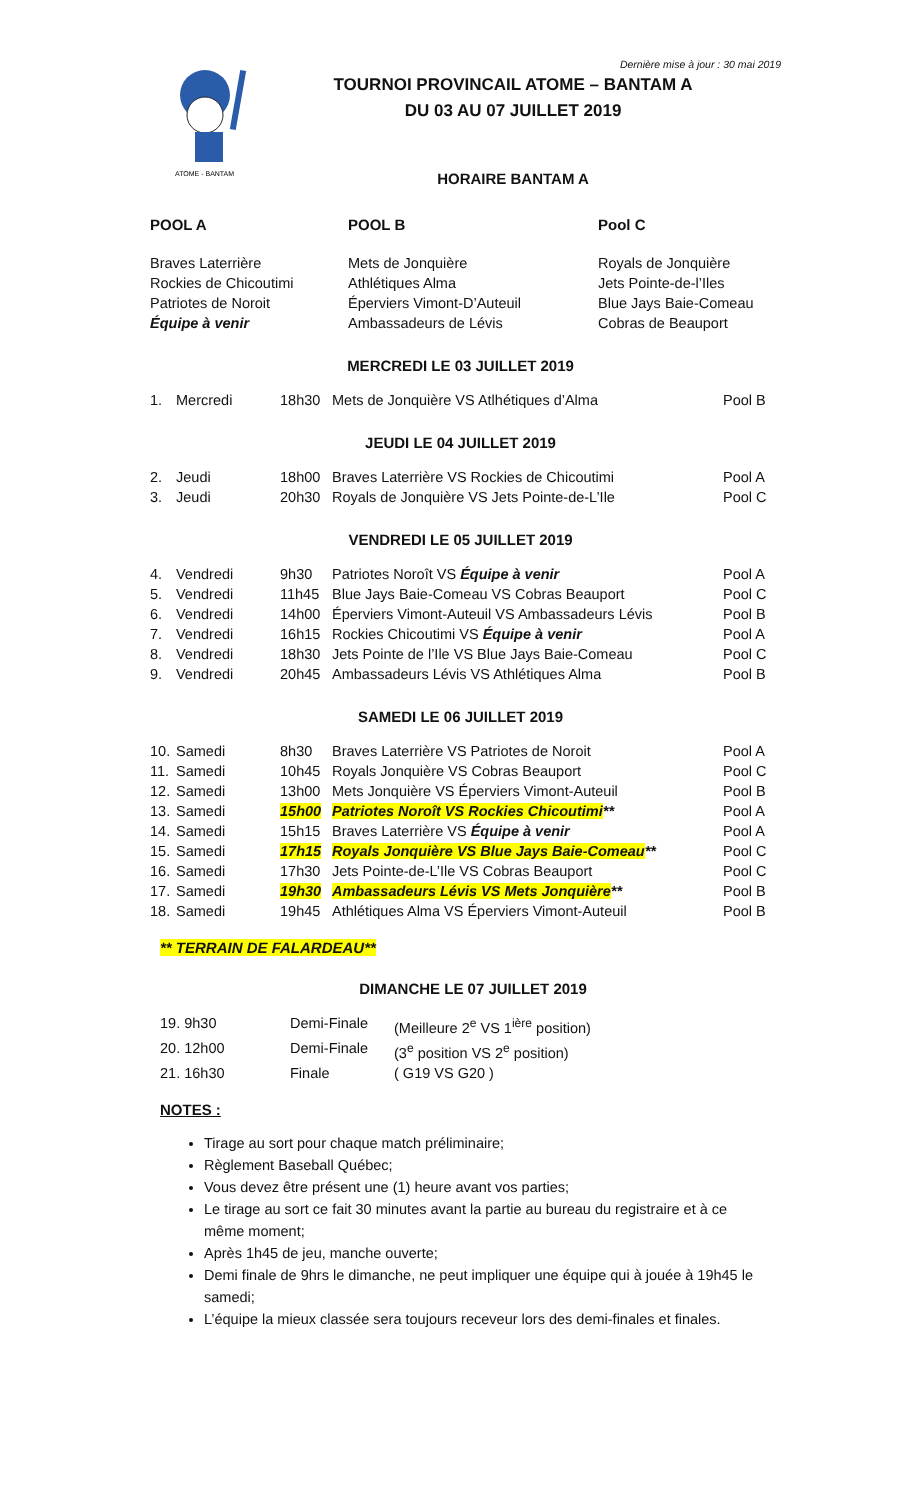ATOME - BANTAM
Dernière mise à jour : 30 mai 2019
TOURNOI PROVINCAIL ATOME – BANTAM A
DU 03 AU 07 JUILLET 2019
HORAIRE BANTAM A
POOL A
Braves Laterrière
Rockies de Chicoutimi
Patriotes de Noroit
Équipe à venir
POOL B
Mets de Jonquière
Athlétiques Alma
Éperviers Vimont-D’Auteuil
Ambassadeurs de Lévis
Pool C
Royals de Jonquière
Jets Pointe-de-l’Iles
Blue Jays Baie-Comeau
Cobras de Beauport
MERCREDI LE 03 JUILLET 2019
| 1. | Mercredi | 18h30 | Mets de Jonquière VS Atlhétiques d’Alma | Pool B |
JEUDI LE 04 JUILLET 2019
| 2. | Jeudi | 18h00 | Braves Laterrière VS Rockies de Chicoutimi | Pool A |
| 3. | Jeudi | 20h30 | Royals de Jonquière VS Jets Pointe-de-L’Ile | Pool C |
VENDREDI LE 05 JUILLET 2019
| 4. | Vendredi | 9h30 | Patriotes Noroît VS Équipe à venir | Pool A |
| 5. | Vendredi | 11h45 | Blue Jays Baie-Comeau VS Cobras Beauport | Pool C |
| 6. | Vendredi | 14h00 | Éperviers Vimont-Auteuil VS Ambassadeurs Lévis | Pool B |
| 7. | Vendredi | 16h15 | Rockies Chicoutimi VS Équipe à venir | Pool A |
| 8. | Vendredi | 18h30 | Jets Pointe de l’Ile VS Blue Jays Baie-Comeau | Pool C |
| 9. | Vendredi | 20h45 | Ambassadeurs Lévis VS Athlétiques Alma | Pool B |
SAMEDI LE 06 JUILLET 2019
| 10. | Samedi | 8h30 | Braves Laterrière VS Patriotes de Noroit | Pool A |
| 11. | Samedi | 10h45 | Royals Jonquière VS Cobras Beauport | Pool C |
| 12. | Samedi | 13h00 | Mets Jonquière VS Éperviers Vimont-Auteuil | Pool B |
| 13. | Samedi | 15h00 | Patriotes Noroît VS Rockies Chicoutimi ** | Pool A |
| 14. | Samedi | 15h15 | Braves Laterrière VS Équipe à venir | Pool A |
| 15. | Samedi | 17h15 | Royals Jonquière VS Blue Jays Baie-Comeau ** | Pool C |
| 16. | Samedi | 17h30 | Jets Pointe-de-L’Ile VS Cobras Beauport | Pool C |
| 17. | Samedi | 19h30 | Ambassadeurs Lévis VS Mets Jonquière ** | Pool B |
| 18. | Samedi | 19h45 | Athlétiques Alma VS Éperviers Vimont-Auteuil | Pool B |
** TERRAIN DE FALARDEAU**
DIMANCHE LE 07 JUILLET 2019
| 19. 9h30 | Demi-Finale | (Meilleure 2<sup>e</sup> VS 1<sup>ière</sup> position) |
| 20. 12h00 | Demi-Finale | (3<sup>e</sup> position VS 2<sup>e</sup> position) |
| 21. 16h30 | Finale | ( G19 VS G20 ) |
NOTES :
Tirage au sort pour chaque match préliminaire;
Règlement Baseball Québec;
Vous devez être présent une (1) heure avant vos parties;
Le tirage au sort ce fait 30 minutes avant la partie au bureau du registraire et à ce même moment;
Après 1h45 de jeu, manche ouverte;
Demi finale de 9hrs le dimanche, ne peut impliquer une équipe qui à jouée à 19h45 le samedi;
L’équipe la mieux classée sera toujours receveur lors des demi-finales et finales.